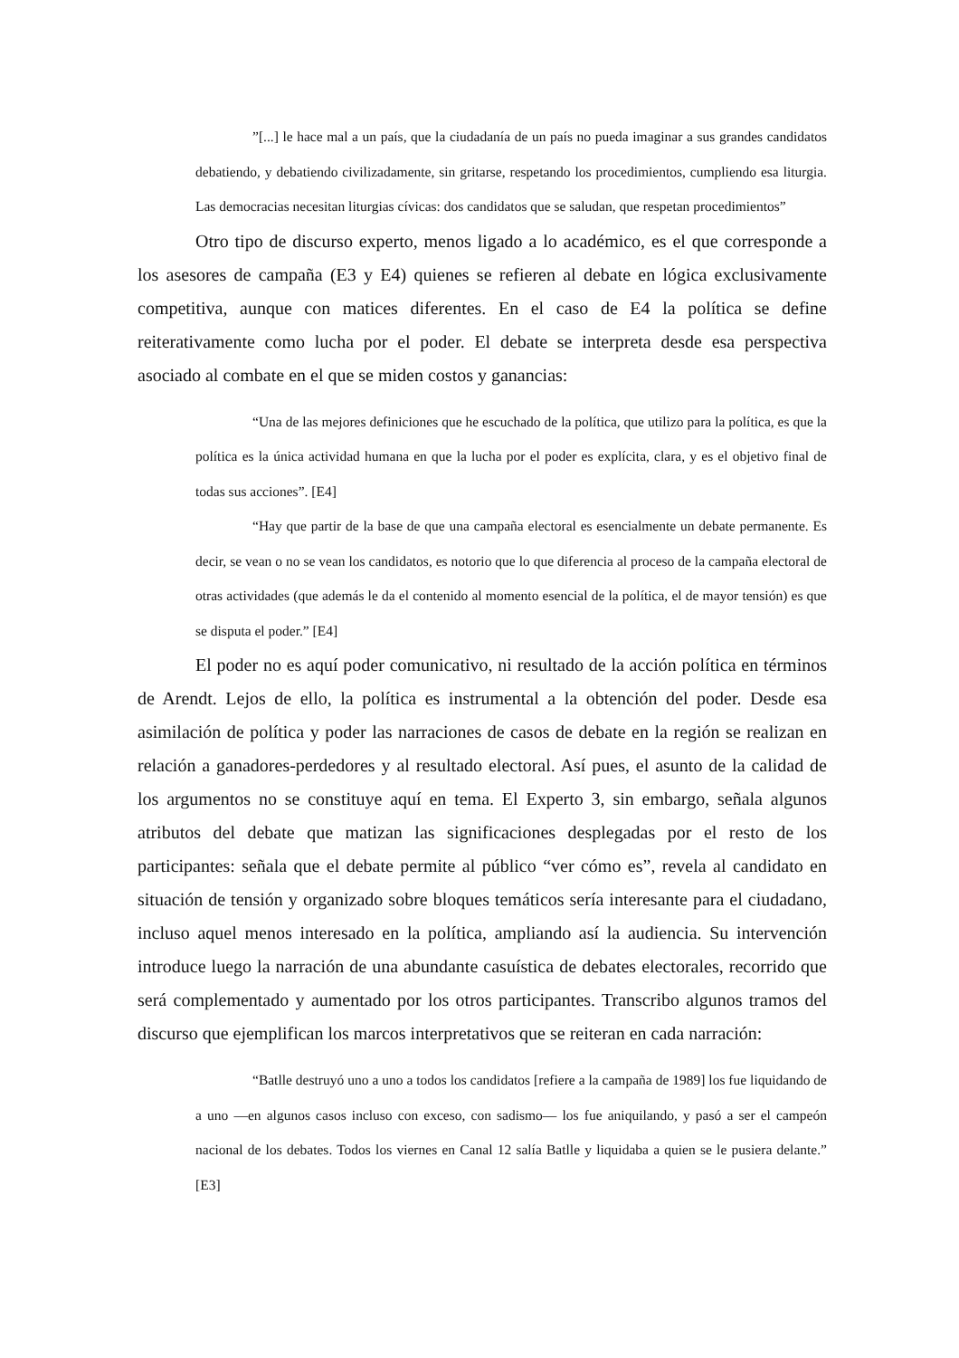”[...] le hace mal a un país, que la ciudadanía de un país no pueda imaginar a sus grandes candidatos debatiendo, y debatiendo civilizadamente, sin gritarse, respetando los procedimientos, cumpliendo esa liturgia. Las democracias necesitan liturgias cívicas: dos candidatos que se saludan, que respetan procedimientos”
Otro tipo de discurso experto, menos ligado a lo académico, es el que corresponde a los asesores de campaña (E3 y E4) quienes se refieren al debate en lógica exclusivamente competitiva, aunque con matices diferentes. En el caso de E4 la política se define reiterativamente como lucha por el poder. El debate se interpreta desde esa perspectiva asociado al combate en el que se miden costos y ganancias:
“Una de las mejores definiciones que he escuchado de la política, que utilizo para la política, es que la política es la única actividad humana en que la lucha por el poder es explícita, clara, y es el objetivo final de todas sus acciones”. [E4]
“Hay que partir de la base de que una campaña electoral es esencialmente un debate permanente. Es decir, se vean o no se vean los candidatos, es notorio que lo que diferencia al proceso de la campaña electoral de otras actividades (que además le da el contenido al momento esencial de la política, el de mayor tensión) es que se disputa el poder.” [E4]
El poder no es aquí poder comunicativo, ni resultado de la acción política en términos de Arendt. Lejos de ello, la política es instrumental a la obtención del poder. Desde esa asimilación de política y poder las narraciones de casos de debate en la región se realizan en relación a ganadores-perdedores y al resultado electoral. Así pues, el asunto de la calidad de los argumentos no se constituye aquí en tema. El Experto 3, sin embargo, señala algunos atributos del debate que matizan las significaciones desplegadas por el resto de los participantes: señala que el debate permite al público “ver cómo es”, revela al candidato en situación de tensión y organizado sobre bloques temáticos sería interesante para el ciudadano, incluso aquel menos interesado en la política, ampliando así la audiencia. Su intervención introduce luego la narración de una abundante casuística de debates electorales, recorrido que será complementado y aumentado por los otros participantes. Transcribo algunos tramos del discurso que ejemplifican los marcos interpretativos que se reiteran en cada narración:
“Batlle destruyó uno a uno a todos los candidatos [refiere a la campaña de 1989] los fue liquidando de a uno —en algunos casos incluso con exceso, con sadismo— los fue aniquilando, y pasó a ser el campeón nacional de los debates. Todos los viernes en Canal 12 salía Batlle y liquidaba a quien se le pusiera delante.” [E3]